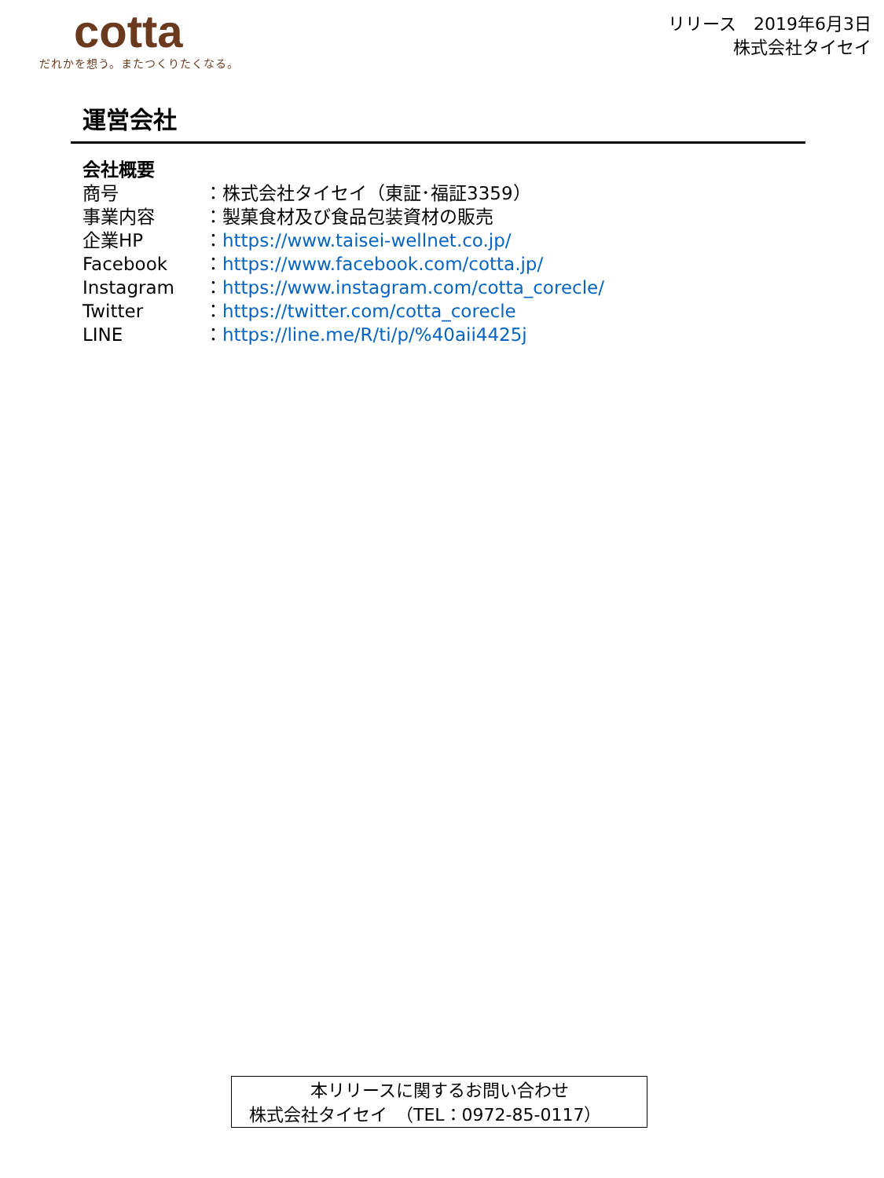cotta
だれかを想う。またつくりたくなる。
リリース　2019年6月3日
株式会社タイセイ
運営会社
会社概要
商号 ：株式会社タイセイ（東証･福証3359）
事業内容 ：製菓食材及び食品包装資材の販売
企業HP ：https://www.taisei-wellnet.co.jp/
Facebook ：https://www.facebook.com/cotta.jp/
Instagram ：https://www.instagram.com/cotta_corecle/
Twitter ：https://twitter.com/cotta_corecle
LINE ：https://line.me/R/ti/p/%40aii4425j
本リリースに関するお問い合わせ
株式会社タイセイ　（TEL：0972-85-0117）